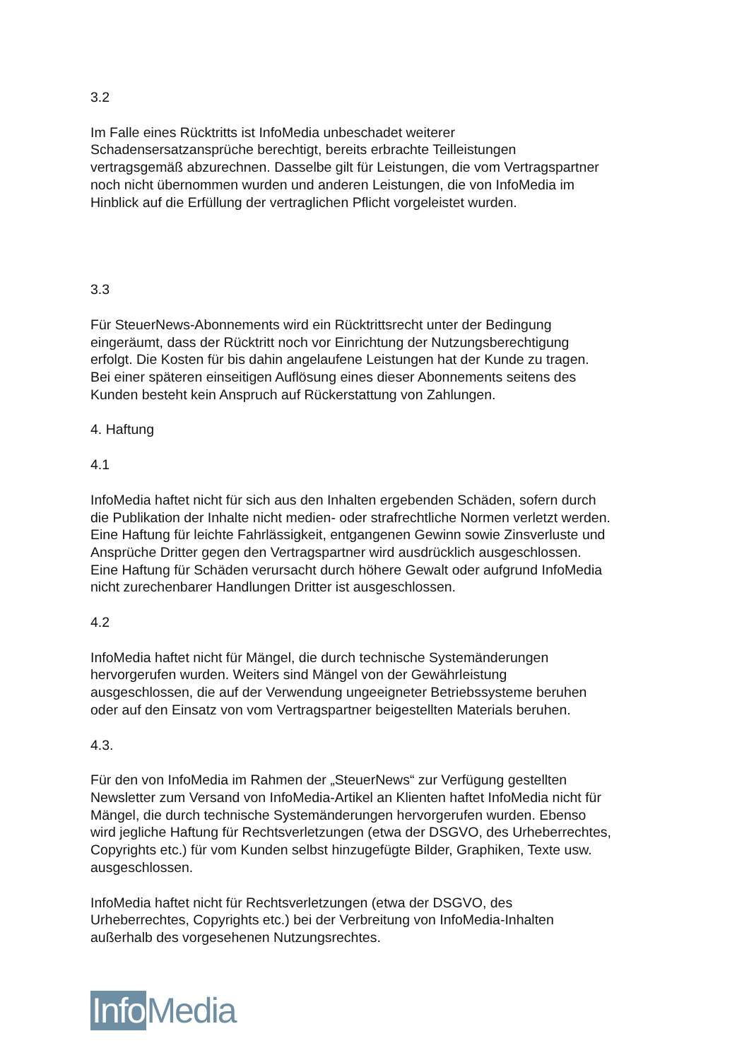3.2
Im Falle eines Rücktritts ist InfoMedia unbeschadet weiterer
Schadensersatzansprüche berechtigt, bereits erbrachte Teilleistungen
vertragsgemäß abzurechnen. Dasselbe gilt für Leistungen, die vom Vertragspartner
noch nicht übernommen wurden und anderen Leistungen, die von InfoMedia im
Hinblick auf die Erfüllung der vertraglichen Pflicht vorgeleistet wurden.
3.3
Für SteuerNews-Abonnements wird ein Rücktrittsrecht unter der Bedingung
eingeräumt, dass der Rücktritt noch vor Einrichtung der Nutzungsberechtigung
erfolgt. Die Kosten für bis dahin angelaufene Leistungen hat der Kunde zu tragen.
Bei einer späteren einseitigen Auflösung eines dieser Abonnements seitens des
Kunden besteht kein Anspruch auf Rückerstattung von Zahlungen.
4. Haftung
4.1
InfoMedia haftet nicht für sich aus den Inhalten ergebenden Schäden, sofern durch
die Publikation der Inhalte nicht medien- oder strafrechtliche Normen verletzt werden.
Eine Haftung für leichte Fahrlässigkeit, entgangenen Gewinn sowie Zinsverluste und
Ansprüche Dritter gegen den Vertragspartner wird ausdrücklich ausgeschlossen.
Eine Haftung für Schäden verursacht durch höhere Gewalt oder aufgrund InfoMedia
nicht zurechenbarer Handlungen Dritter ist ausgeschlossen.
4.2
InfoMedia haftet nicht für Mängel, die durch technische Systemänderungen
hervorgerufen wurden. Weiters sind Mängel von der Gewährleistung
ausgeschlossen, die auf der Verwendung ungeeigneter Betriebssysteme beruhen
oder auf den Einsatz von vom Vertragspartner beigestellten Materials beruhen.
4.3.
Für den von InfoMedia im Rahmen der „SteuerNews“ zur Verfügung gestellten
Newsletter zum Versand von InfoMedia-Artikel an Klienten haftet InfoMedia nicht für
Mängel, die durch technische Systemänderungen hervorgerufen wurden. Ebenso
wird jegliche Haftung für Rechtsverletzungen (etwa der DSGVO, des Urheberrechtes,
Copyrights etc.) für vom Kunden selbst hinzugefügte Bilder, Graphiken, Texte usw.
ausgeschlossen.
InfoMedia haftet nicht für Rechtsverletzungen (etwa der DSGVO, des
Urheberrechtes, Copyrights etc.) bei der Verbreitung von InfoMedia-Inhalten
außerhalb des vorgesehenen Nutzungsrechtes.
Info Media